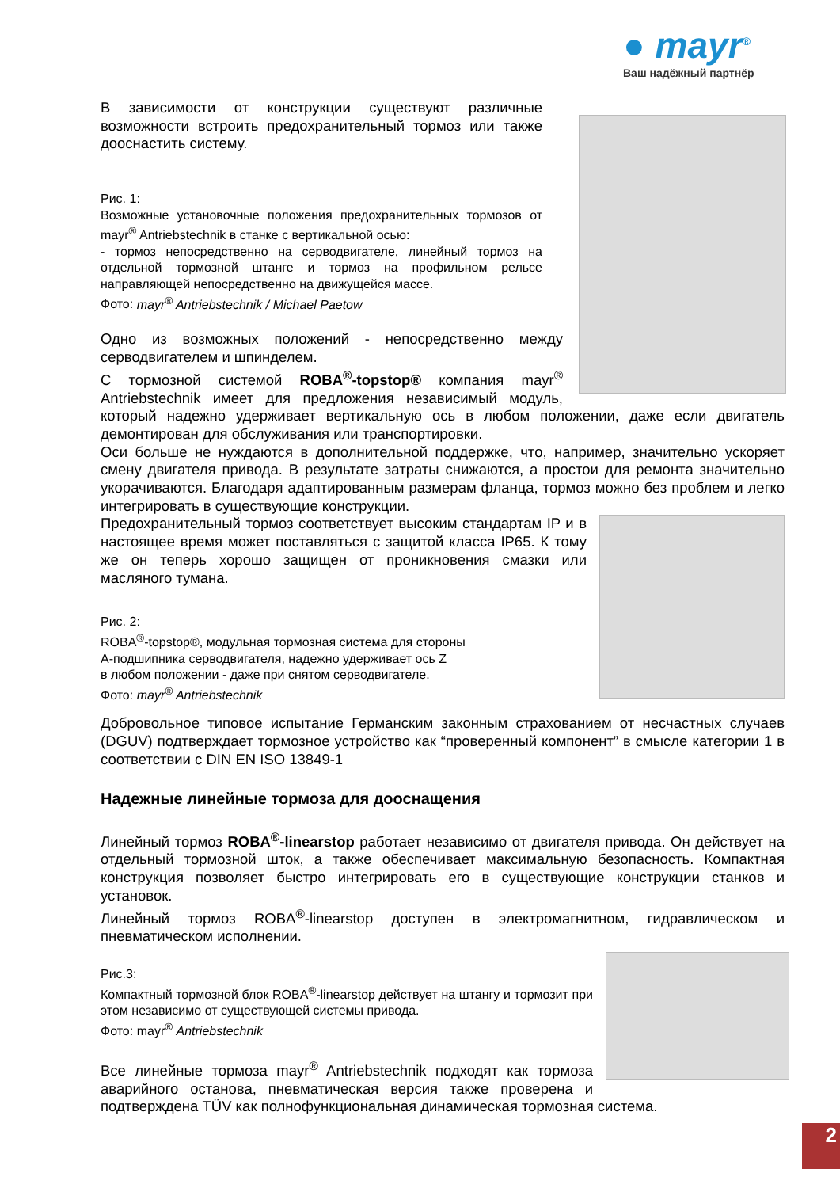● mayr<sup>®</sup>
Ваш надёжный партнёр
В зависимости от конструкции существуют различные возможности встроить предохранительный тормоз или также дооснастить систему.
Рис. 1:
Возможные установочные положения предохранительных тормозов от mayr<sup>®</sup> Antriebstechnik в станке с вертикальной осью:
- тормоз непосредственно на серводвигателе, линейный тормоз на отдельной тормозной штанге и тормоз на профильном рельсе направляющей непосредственно на движущейся массе.
Фото: mayr<sup>®</sup> Antriebstechnik / Michael Paetow
Одно из возможных положений - непосредственно между серводвигателем и шпинделем.
С тормозной системой ROBA<sup>®</sup>-topstop® компания mayr<sup>®</sup> Antriebstechnik имеет для предложения независимый модуль, который надежно удерживает вертикальную ось в любом положении, даже если двигатель демонтирован для обслуживания или транспортировки.
Оси больше не нуждаются в дополнительной поддержке, что, например, значительно ускоряет смену двигателя привода. В результате затраты снижаются, а простои для ремонта значительно укорачиваются. Благодаря адаптированным размерам фланца, тормоз можно без проблем и легко интегрировать в существующие конструкции.
Предохранительный тормоз соответствует высоким стандартам IP и в настоящее время может поставляться с защитой класса IP65. К тому же он теперь хорошо защищен от проникновения смазки или масляного тумана.
Рис. 2:
ROBA<sup>®</sup>-topstop®, модульная тормозная система для стороны
А-подшипника серводвигателя, надежно удерживает ось Z
в любом положении - даже при снятом серводвигателе.
Фото: mayr<sup>®</sup> Antriebstechnik
Добровольное типовое испытание Германским законным страхованием от несчастных случаев (DGUV) подтверждает тормозное устройство как “проверенный компонент” в смысле категории 1 в соответствии с DIN EN ISO 13849-1
Надежные линейные тормоза для дооснащения
Линейный тормоз ROBA<sup>®</sup>-linearstop работает независимо от двигателя привода. Он действует на отдельный тормозной шток, а также обеспечивает максимальную безопасность. Компактная конструкция позволяет быстро интегрировать его в существующие конструкции станков и установок.
Линейный тормоз ROBA<sup>®</sup>-linearstop доступен в электромагнитном, гидравлическом и пневматическом исполнении.
Рис.3:
Компактный тормозной блок ROBA<sup>®</sup>-linearstop действует на штангу и тормозит при этом независимо от существующей системы привода.
Фото: mayr<sup>®</sup> Antriebstechnik
Все линейные тормоза mayr<sup>®</sup> Antriebstechnik подходят как тормоза аварийного останова, пневматическая версия также проверена и подтверждена TÜV как полнофункциональная динамическая тормозная система.
2